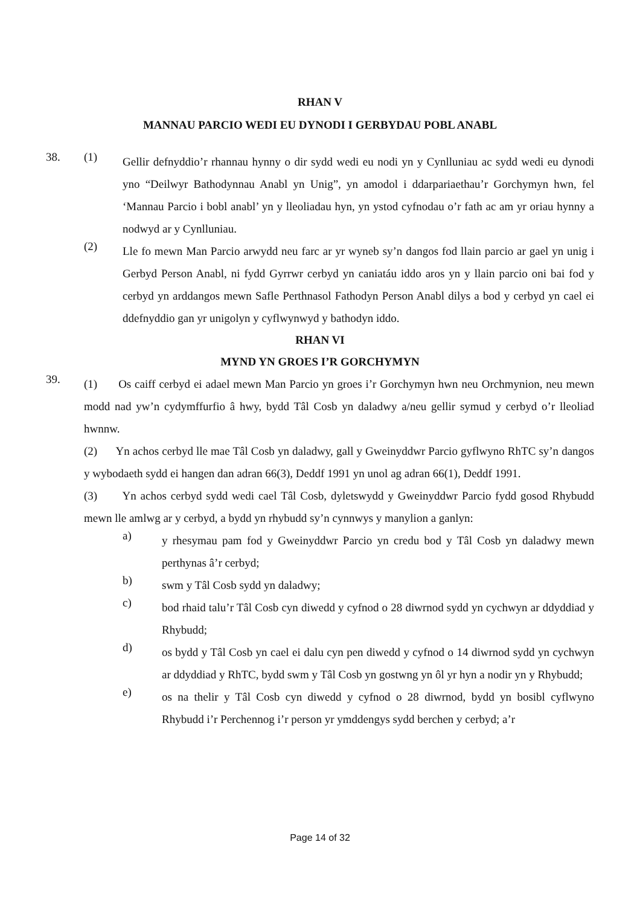RHAN V
MANNAU PARCIO WEDI EU DYNODI I GERBYDAU POBL ANABL
38. (1)
Gellir defnyddio’r rhannau hynny o dir sydd wedi eu nodi yn y Cynlluniau ac sydd wedi eu dynodi yno “Deilwyr Bathodynnau Anabl yn Unig”, yn amodol i ddarpariaethau’r Gorchymyn hwn, fel ‘Mannau Parcio i bobl anabl’ yn y lleoliadau hyn, yn ystod cyfnodau o’r fath ac am yr oriau hynny a nodwyd ar y Cynlluniau.
(2)
Lle fo mewn Man Parcio arwydd neu farc ar yr wyneb sy’n dangos fod llain parcio ar gael yn unig i Gerbyd Person Anabl, ni fydd Gyrrwr cerbyd yn caniatáu iddo aros yn y llain parcio oni bai fod y cerbyd yn arddangos mewn Safle Perthnasol Fathodyn Person Anabl dilys a bod y cerbyd yn cael ei ddefnyddio gan yr unigolyn y cyflwynwyd y bathodyn iddo.
RHAN VI
MYND YN GROES I’R GORCHYMYN
39.
(1) Os caiff cerbyd ei adael mewn Man Parcio yn groes i’r Gorchymyn hwn neu Orchmynion, neu mewn modd nad yw’n cydymffurfio â hwy, bydd Tâl Cosb yn daladwy a/neu gellir symud y cerbyd o’r lleoliad hwnnw.
(2) Yn achos cerbyd lle mae Tâl Cosb yn daladwy, gall y Gweinyddwr Parcio gyflwyno RhTC sy’n dangos y wybodaeth sydd ei hangen dan adran 66(3), Deddf 1991 yn unol ag adran 66(1), Deddf 1991.
(3) Yn achos cerbyd sydd wedi cael Tâl Cosb, dyletswydd y Gweinyddwr Parcio fydd gosod Rhybudd mewn lle amlwg ar y cerbyd, a bydd yn rhybudd sy’n cynnwys y manylion a ganlyn:
a)
y rhesymau pam fod y Gweinyddwr Parcio yn credu bod y Tâl Cosb yn daladwy mewn perthynas â’r cerbyd;
b)
swm y Tâl Cosb sydd yn daladwy;
c)
bod rhaid talu’r Tâl Cosb cyn diwedd y cyfnod o 28 diwrnod sydd yn cychwyn ar ddyddiad y Rhybudd;
d)
os bydd y Tâl Cosb yn cael ei dalu cyn pen diwedd y cyfnod o 14 diwrnod sydd yn cychwyn ar ddyddiad y RhTC, bydd swm y Tâl Cosb yn gostwng yn ôl yr hyn a nodir yn y Rhybudd;
e)
os na thelir y Tâl Cosb cyn diwedd y cyfnod o 28 diwrnod, bydd yn bosibl cyflwyno Rhybudd i’r Perchennog i’r person yr ymddengys sydd berchen y cerbyd; a’r
Page 14 of 32